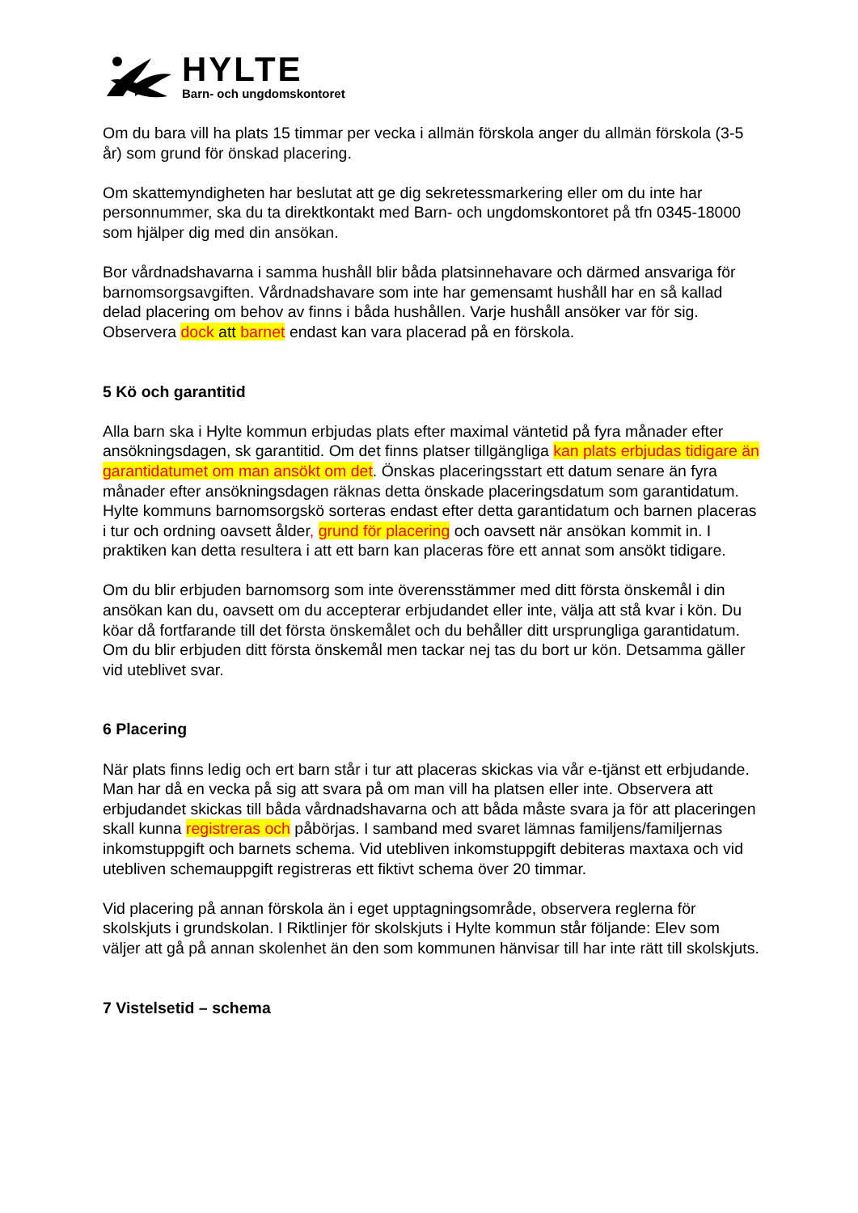HYLTE
Barn- och ungdomskontoret
Om du bara vill ha plats 15 timmar per vecka i allmän förskola anger du allmän förskola (3-5 år) som grund för önskad placering.
Om skattemyndigheten har beslutat att ge dig sekretessmarkering eller om du inte har personnummer, ska du ta direktkontakt med Barn- och ungdomskontoret på tfn 0345-18000 som hjälper dig med din ansökan.
Bor vårdnadshavarna i samma hushåll blir båda platsinnehavare och därmed ansvariga för barnomsorgsavgiften. Vårdnadshavare som inte har gemensamt hushåll har en så kallad delad placering om behov av finns i båda hushållen. Varje hushåll ansöker var för sig. Observera dock att barnet endast kan vara placerad på en förskola.
5 Kö och garantitid
Alla barn ska i Hylte kommun erbjudas plats efter maximal väntetid på fyra månader efter ansökningsdagen, sk garantitid. Om det finns platser tillgängliga kan plats erbjudas tidigare än garantidatumet om man ansökt om det. Önskas placeringsstart ett datum senare än fyra månader efter ansökningsdagen räknas detta önskade placeringsdatum som garantidatum. Hylte kommuns barnomsorgskö sorteras endast efter detta garantidatum och barnen placeras i tur och ordning oavsett ålder, grund för placering och oavsett när ansökan kommit in. I praktiken kan detta resultera i att ett barn kan placeras före ett annat som ansökt tidigare.
Om du blir erbjuden barnomsorg som inte överensstämmer med ditt första önskemål i din ansökan kan du, oavsett om du accepterar erbjudandet eller inte, välja att stå kvar i kön. Du köar då fortfarande till det första önskemålet och du behåller ditt ursprungliga garantidatum. Om du blir erbjuden ditt första önskemål men tackar nej tas du bort ur kön. Detsamma gäller vid uteblivet svar.
6 Placering
När plats finns ledig och ert barn står i tur att placeras skickas via vår e-tjänst ett erbjudande. Man har då en vecka på sig att svara på om man vill ha platsen eller inte. Observera att erbjudandet skickas till båda vårdnadshavarna och att båda måste svara ja för att placeringen skall kunna registreras och påbörjas. I samband med svaret lämnas familjens/familjernas inkomstuppgift och barnets schema. Vid utebliven inkomstuppgift debiteras maxtaxa och vid utebliven schemauppgift registreras ett fiktivt schema över 20 timmar.
Vid placering på annan förskola än i eget upptagningsområde, observera reglerna för skolskjuts i grundskolan. I Riktlinjer för skolskjuts i Hylte kommun står följande: Elev som väljer att gå på annan skolenhet än den som kommunen hänvisar till har inte rätt till skolskjuts.
7 Vistelsetid – schema